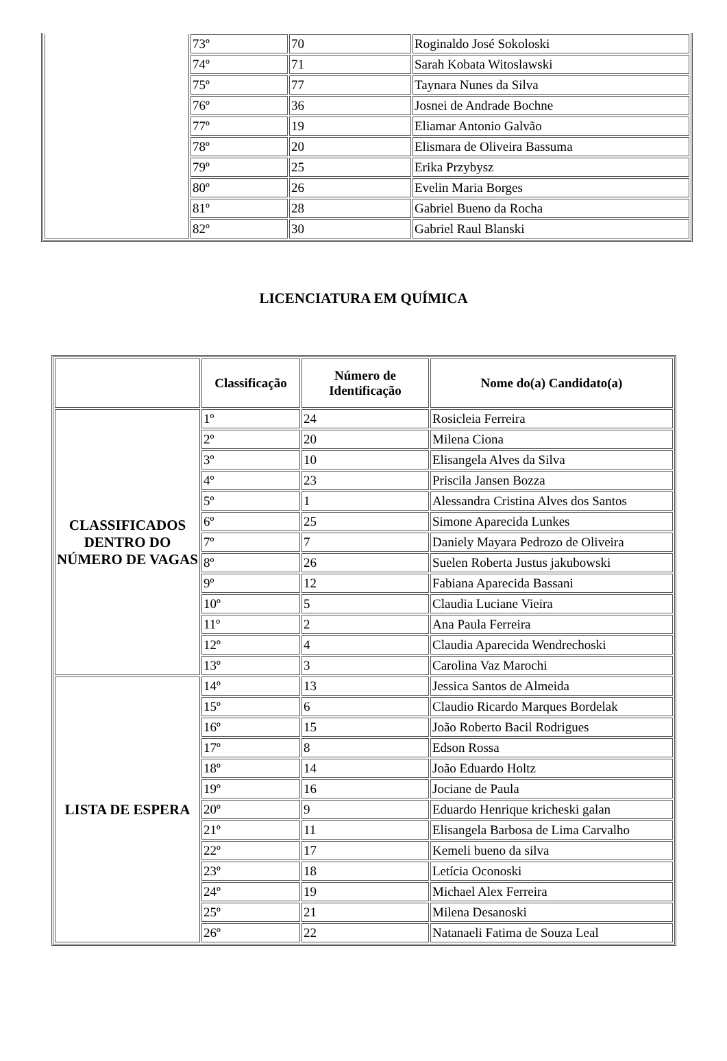| | 73º | 70 | Roginaldo José Sokoloski |
| | 74º | 71 | Sarah Kobata Witoslawski |
| | 75º | 77 | Taynara Nunes da Silva |
| | 76º | 36 | Josnei de Andrade Bochne |
| | 77º | 19 | Eliamar Antonio Galvão |
| | 78º | 20 | Elismara de Oliveira Bassuma |
| | 79º | 25 | Erika Przybysz |
| | 80º | 26 | Evelin Maria Borges |
| | 81º | 28 | Gabriel Bueno da Rocha |
| | 82º | 30 | Gabriel Raul Blanski |
LICENCIATURA EM QUÍMICA
| | Classificação | Número de Identificação | Nome do(a) Candidato(a) |
| --- | --- | --- | --- |
| CLASSIFICADOS DENTRO DO NÚMERO DE VAGAS | 1º | 24 | Rosicleia Ferreira |
| | 2º | 20 | Milena Ciona |
| | 3º | 10 | Elisangela Alves da Silva |
| | 4º | 23 | Priscila Jansen Bozza |
| | 5º | 1 | Alessandra Cristina Alves dos Santos |
| | 6º | 25 | Simone Aparecida Lunkes |
| | 7º | 7 | Daniely Mayara Pedrozo de Oliveira |
| | 8º | 26 | Suelen Roberta Justus jakubowski |
| | 9º | 12 | Fabiana Aparecida Bassani |
| | 10º | 5 | Claudia Luciane Vieira |
| | 11º | 2 | Ana Paula Ferreira |
| | 12º | 4 | Claudia Aparecida Wendrechoski |
| | 13º | 3 | Carolina Vaz Marochi |
| LISTA DE ESPERA | 14º | 13 | Jessica Santos de Almeida |
| | 15º | 6 | Claudio Ricardo Marques Bordelak |
| | 16º | 15 | João Roberto Bacil Rodrigues |
| | 17º | 8 | Edson Rossa |
| | 18º | 14 | João Eduardo Holtz |
| | 19º | 16 | Jociane de Paula |
| | 20º | 9 | Eduardo Henrique kricheski galan |
| | 21º | 11 | Elisangela Barbosa de Lima Carvalho |
| | 22º | 17 | Kemeli bueno da silva |
| | 23º | 18 | Letícia Oconoski |
| | 24º | 19 | Michael Alex Ferreira |
| | 25º | 21 | Milena Desanoski |
| | 26º | 22 | Natanaeli Fatima de Souza Leal |